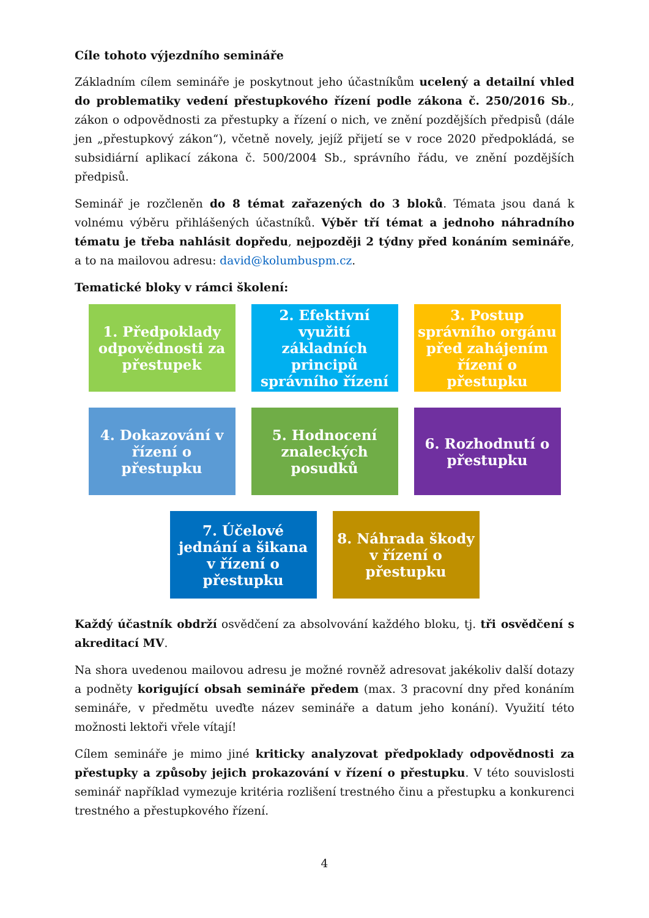Cíle tohoto výjezdního semináře
Základním cílem semináře je poskytnout jeho účastníkům ucelený a detailní vhled do problematiky vedení přestupkového řízení podle zákona č. 250/2016 Sb., zákon o odpovědnosti za přestupky a řízení o nich, ve znění pozdějších předpisů (dále jen „přestupkový zákon“), včetně novely, jejíž přijetí se v roce 2020 předpokládá, se subsidiární aplikací zákona č. 500/2004 Sb., správního řádu, ve znění pozdějších předpisů.
Seminář je rozčleněn do 8 témat zařazených do 3 bloků. Témata jsou daná k volnému výběru přihlášených účastníků. Výběr tří témat a jednoho náhradního tématu je třeba nahlásit dopředu, nejpozději 2 týdny před konáním semináře, a to na mailovou adresu: david@kolumbuspm.cz.
Tematické bloky v rámci školení:
1. Předpoklady odpovědnosti za přestupek
2. Efektivní využití základních principů správního řízení
3. Postup správního orgánu před zahájením řízení o přestupku
4. Dokazování v řízení o přestupku
5. Hodnocení znaleckých posudků
6. Rozhodnutí o přestupku
7. Účelové jednání a šikana v řízení o přestupku
8. Náhrada škody v řízení o přestupku
Každý účastník obdrží osvědčení za absolvování každého bloku, tj. tři osvědčení s akreditací MV.
Na shora uvedenou mailovou adresu je možné rovněž adresovat jakékoliv další dotazy a podněty korigující obsah semináře předem (max. 3 pracovní dny před konáním semináře, v předmětu uveďte název semináře a datum jeho konání). Využití této možnosti lektoři vřele vítají!
Cílem semináře je mimo jiné kriticky analyzovat předpoklady odpovědnosti za přestupky a způsoby jejich prokazování v řízení o přestupku. V této souvislosti seminář například vymezuje kritéria rozlišení trestného činu a přestupku a konkurenci trestného a přestupkového řízení.
4